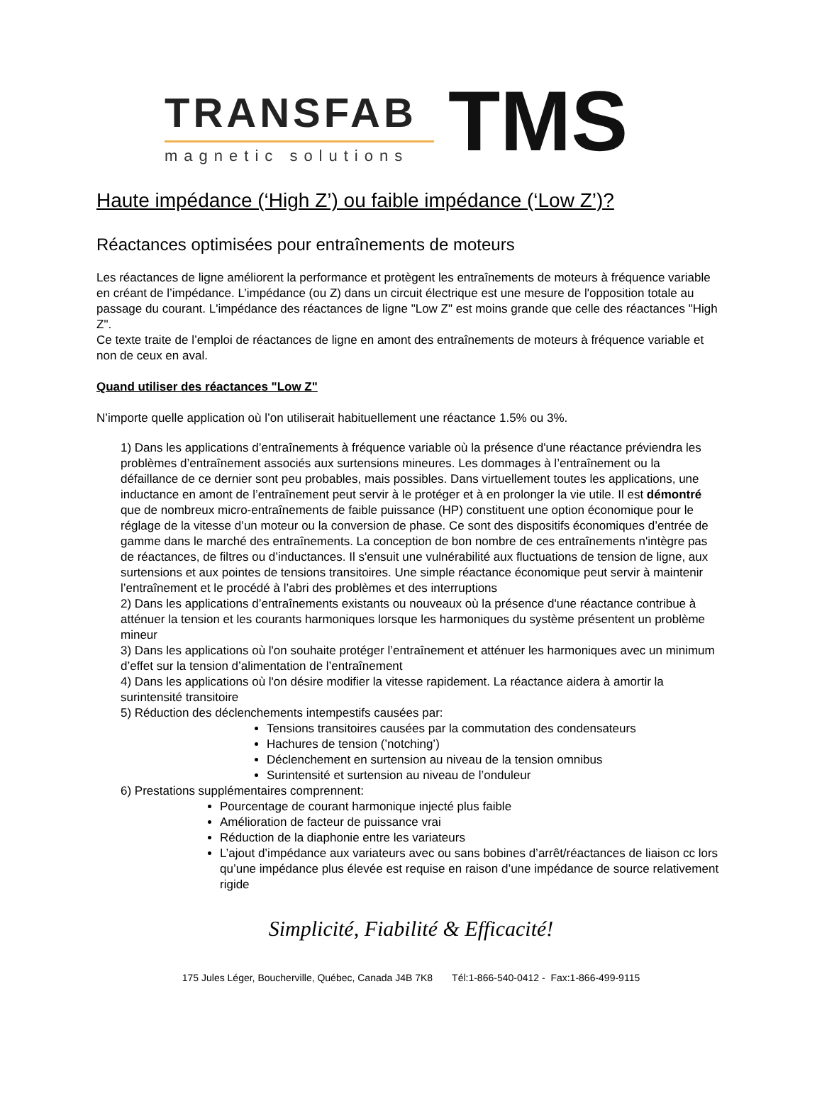TRANSFAB
magnetic solutions
TMS
Haute impédance (‘High Z’) ou faible impédance (‘Low Z’)?
Réactances optimisées pour entraînements de moteurs
Les réactances de ligne améliorent la performance et protègent les entraînements de moteurs à fréquence variable en créant de l’impédance. L’impédance (ou Z) dans un circuit électrique est une mesure de l'opposition totale au passage du courant. L'impédance des réactances de ligne "Low Z" est moins grande que celle des réactances "High Z".
Ce texte traite de l’emploi de réactances de ligne en amont des entraînements de moteurs à fréquence variable et non de ceux en aval.
Quand utiliser des réactances "Low Z"
N’importe quelle application où l’on utiliserait habituellement une réactance 1.5% ou 3%.
1) Dans les applications d’entraînements à fréquence variable où la présence d'une réactance préviendra les problèmes d’entraînement associés aux surtensions mineures. Les dommages à l’entraînement ou la défaillance de ce dernier sont peu probables, mais possibles. Dans virtuellement toutes les applications, une inductance en amont de l’entraînement peut servir à le protéger et à en prolonger la vie utile. Il est démontré que de nombreux micro-entraînements de faible puissance (HP) constituent une option économique pour le réglage de la vitesse d’un moteur ou la conversion de phase. Ce sont des dispositifs économiques d’entrée de gamme dans le marché des entraînements. La conception de bon nombre de ces entraînements n'intègre pas de réactances, de filtres ou d’inductances. Il s'ensuit une vulnérabilité aux fluctuations de tension de ligne, aux surtensions et aux pointes de tensions transitoires. Une simple réactance économique peut servir à maintenir l’entraînement et le procédé à l’abri des problèmes et des interruptions
2) Dans les applications d’entraînements existants ou nouveaux où la présence d'une réactance contribue à atténuer la tension et les courants harmoniques lorsque les harmoniques du système présentent un problème mineur
3) Dans les applications où l'on souhaite protéger l’entraînement et atténuer les harmoniques avec un minimum d’effet sur la tension d’alimentation de l’entraînement
4) Dans les applications où l'on désire modifier la vitesse rapidement. La réactance aidera à amortir la surintensité transitoire
5) Réduction des déclenchements intempestifs causées par:
Tensions transitoires causées par la commutation des condensateurs
Hachures de tension (’notching’)
Déclenchement en surtension au niveau de la tension omnibus
Surintensité et surtension au niveau de l’onduleur
6) Prestations supplémentaires comprennent:
Pourcentage de courant harmonique injecté plus faible
Amélioration de facteur de puissance vrai
Réduction de la diaphonie entre les variateurs
L’ajout d’impédance aux variateurs avec ou sans bobines d’arrêt/réactances de liaison cc lors qu’une impédance plus élevée est requise en raison d’une impédance de source relativement rigide
Simplicité, Fiabilité & Efficacité!
175 Jules Léger, Boucherville, Québec, Canada J4B 7K8 Tél:1-866-540-0412 - Fax:1-866-499-9115